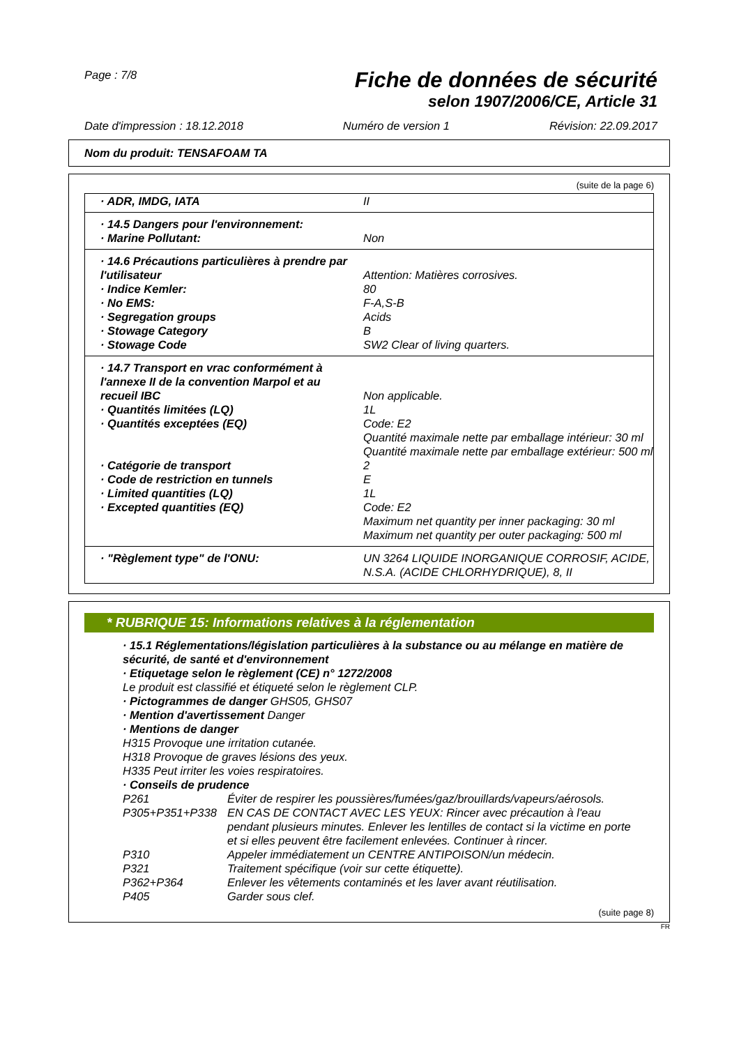Page : 7/8
Fiche de données de sécurité
selon 1907/2006/CE, Article 31
Date d'impression : 18.12.2018 Numéro de version 1 Révision: 22.09.2017
Nom du produit: TENSAFOAM TA
(suite de la page 6)
| · ADR, IMDG, IATA | II |
| · 14.5 Dangers pour l'environnement: | |
| · Marine Pollutant: | Non |
| · 14.6 Précautions particulières à prendre par l'utilisateur | Attention: Matières corrosives. |
| · Indice Kemler: | 80 |
| · No EMS: | F-A,S-B |
| · Segregation groups | Acids |
| · Stowage Category | B |
| · Stowage Code | SW2 Clear of living quarters. |
| · 14.7 Transport en vrac conformément à l'annexe II de la convention Marpol et au recueil IBC | Non applicable. |
| · Quantités limitées (LQ) | 1L |
| · Quantités exceptées (EQ) | Code: E2 Quantité maximale nette par emballage intérieur: 30 ml Quantité maximale nette par emballage extérieur: 500 ml |
| · Catégorie de transport | 2 |
| · Code de restriction en tunnels | E |
| · Limited quantities (LQ) | 1L |
| · Excepted quantities (EQ) | Code: E2 Maximum net quantity per inner packaging: 30 ml Maximum net quantity per outer packaging: 500 ml |
| · "Règlement type" de l'ONU: | UN 3264 LIQUIDE INORGANIQUE CORROSIF, ACIDE, N.S.A. (ACIDE CHLORHYDRIQUE), 8, II |
* RUBRIQUE 15: Informations relatives à la réglementation
· 15.1 Réglementations/législation particulières à la substance ou au mélange en matière de sécurité, de santé et d'environnement
· Etiquetage selon le règlement (CE) n° 1272/2008
Le produit est classifié et étiqueté selon le règlement CLP.
· Pictogrammes de danger GHS05, GHS07
· Mention d'avertissement Danger
· Mentions de danger
H315 Provoque une irritation cutanée.
H318 Provoque de graves lésions des yeux.
H335 Peut irriter les voies respiratoires.
· Conseils de prudence
P261 Éviter de respirer les poussières/fumées/gaz/brouillards/vapeurs/aérosols.
P305+P351+P338 EN CAS DE CONTACT AVEC LES YEUX: Rincer avec précaution à l'eau pendant plusieurs minutes. Enlever les lentilles de contact si la victime en porte et si elles peuvent être facilement enlevées. Continuer à rincer.
P310 Appeler immédiatement un CENTRE ANTIPOISON/un médecin.
P321 Traitement spécifique (voir sur cette étiquette).
P362+P364 Enlever les vêtements contaminés et les laver avant réutilisation.
P405 Garder sous clef.
(suite page 8)
FR